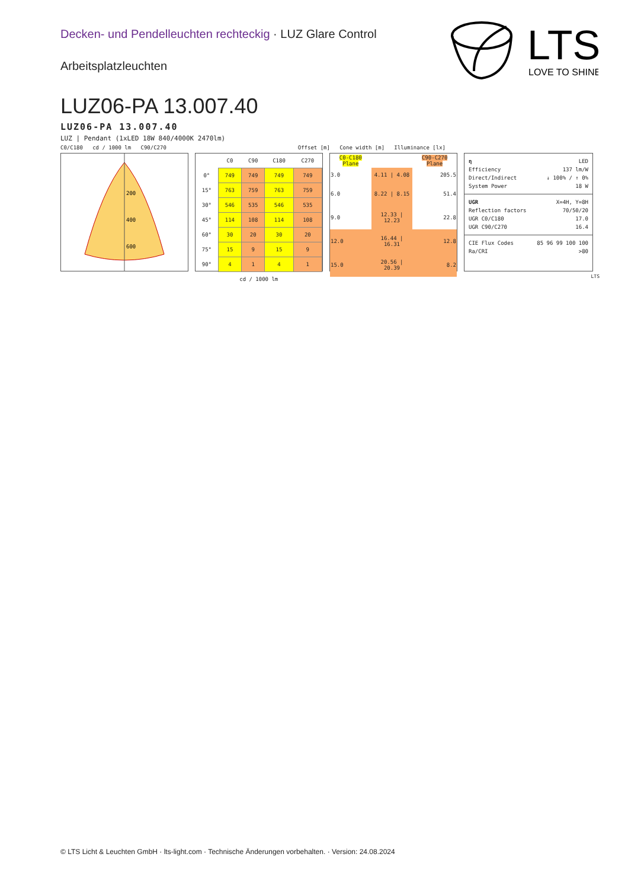Decken- und Pendelleuchten rechteckig · LUZ Glare Control
Arbeitsplatzleuchten
LTS
LOVE TO SHINE
LUZ06-PA 13.007.40
LUZ06-PA 13.007.40
LUZ | Pendant (1xLED 18W 840/4000K 2470lm)
C0/C180 cd / 1000 lm C90/C270 Offset [m] Cone width [m] Illuminance [lx]
200
400
600
| | C0 | C90 | C180 | C270 |
| --- | --- | --- | --- | --- |
| 0° | 749 | 749 | 749 | 749 |
| 15° | 763 | 759 | 763 | 759 |
| 30° | 546 | 535 | 546 | 535 |
| 45° | 114 | 108 | 114 | 108 |
| 60° | 30 | 20 | 30 | 20 |
| 75° | 15 | 9 | 15 | 9 |
| 90° | 4 | 1 | 4 | 1 |
| cd / 1000 lm | | | | |
| C0-C180 Plane | | C90-C270 Plane |
| 3.0 | 4.11 / 4.08 | 205.5 |
| 6.0 | 8.22 / 8.15 | 51.4 |
| 9.0 | 12.33 / 12.23 | 22.8 |
| 12.0 | 16.44 / 16.31 | 12.8 |
| 15.0 | 20.56 / 20.39 | 8.2 |
η LED
Efficiency 137 lm/W
Direct/Indirect ↓ 100% / ↑ 0%
System Power 18 W
UGR X=4H, Y=8H
Reflection factors 70/50/20
UGR C0/C180 17.0
UGR C90/C270 16.4
CIE Flux Codes 85 96 99 100 100
Ra/CRI >80
LTS
© LTS Licht & Leuchten GmbH · lts-light.com · Technische Änderungen vorbehalten. · Version: 24.08.2024